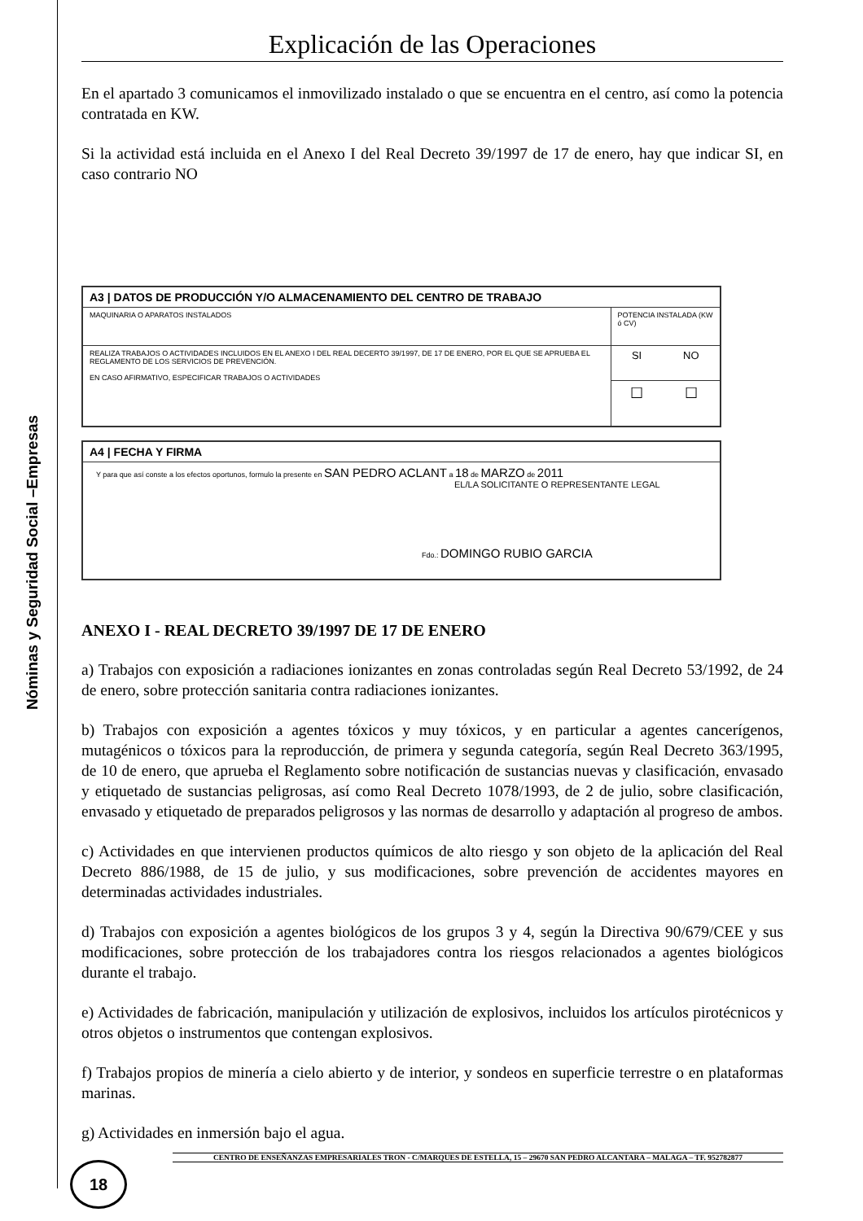Nóminas y Seguridad Social –Empresas
Explicación de las Operaciones
En el apartado 3 comunicamos el inmovilizado instalado o que se encuentra en el centro, así como la potencia contratada en KW.
Si la actividad está incluida en el Anexo I del Real Decreto 39/1997 de 17 de enero, hay que indicar SI, en caso contrario NO
| A3 / DATOS DE PRODUCCIÓN Y/O ALMACENAMIENTO DEL CENTRO DE TRABAJO | | |
| MAQUINARIA O APARATOS INSTALADOS | POTENCIA INSTALADA (KW ó CV) | |
| REALIZA TRABAJOS O ACTIVIDADES INCLUIDOS EN EL ANEXO I DEL REAL DECERTO 39/1997, DE 17 DE ENERO, POR EL QUE SE APRUEBA EL REGLAMENTO DE LOS SERVICIOS DE PREVENCIÓN. EN CASO AFIRMATIVO, ESPECIFICAR TRABAJOS O ACTIVIDADES | SI | NO |
| | ☐ | ☐ |
| A4 / FECHA Y FIRMA |
| Y para que así conste a los efectos oportunos, formulo la presente en SAN PEDRO ACLANT a 18 de MARZO de 2011 EL/LA SOLICITANTE O REPRESENTANTE LEGAL Fdo.: DOMINGO RUBIO GARCIA |
ANEXO I - REAL DECRETO 39/1997 DE 17 DE ENERO
a) Trabajos con exposición a radiaciones ionizantes en zonas controladas según Real Decreto 53/1992, de 24 de enero, sobre protección sanitaria contra radiaciones ionizantes.
b) Trabajos con exposición a agentes tóxicos y muy tóxicos, y en particular a agentes cancerígenos, mutagénicos o tóxicos para la reproducción, de primera y segunda categoría, según Real Decreto 363/1995, de 10 de enero, que aprueba el Reglamento sobre notificación de sustancias nuevas y clasificación, envasado y etiquetado de sustancias peligrosas, así como Real Decreto 1078/1993, de 2 de julio, sobre clasificación, envasado y etiquetado de preparados peligrosos y las normas de desarrollo y adaptación al progreso de ambos.
c) Actividades en que intervienen productos químicos de alto riesgo y son objeto de la aplicación del Real Decreto 886/1988, de 15 de julio, y sus modificaciones, sobre prevención de accidentes mayores en determinadas actividades industriales.
d) Trabajos con exposición a agentes biológicos de los grupos 3 y 4, según la Directiva 90/679/CEE y sus modificaciones, sobre protección de los trabajadores contra los riesgos relacionados a agentes biológicos durante el trabajo.
e) Actividades de fabricación, manipulación y utilización de explosivos, incluidos los artículos pirotécnicos y otros objetos o instrumentos que contengan explosivos.
f) Trabajos propios de minería a cielo abierto y de interior, y sondeos en superficie terrestre o en plataformas marinas.
g) Actividades en inmersión bajo el agua.
CENTRO DE ENSEÑANZAS EMPRESARIALES TRON - C/MARQUES DE ESTELLA, 15 – 29670 SAN PEDRO ALCANTARA – MALAGA – TF. 952782877
18